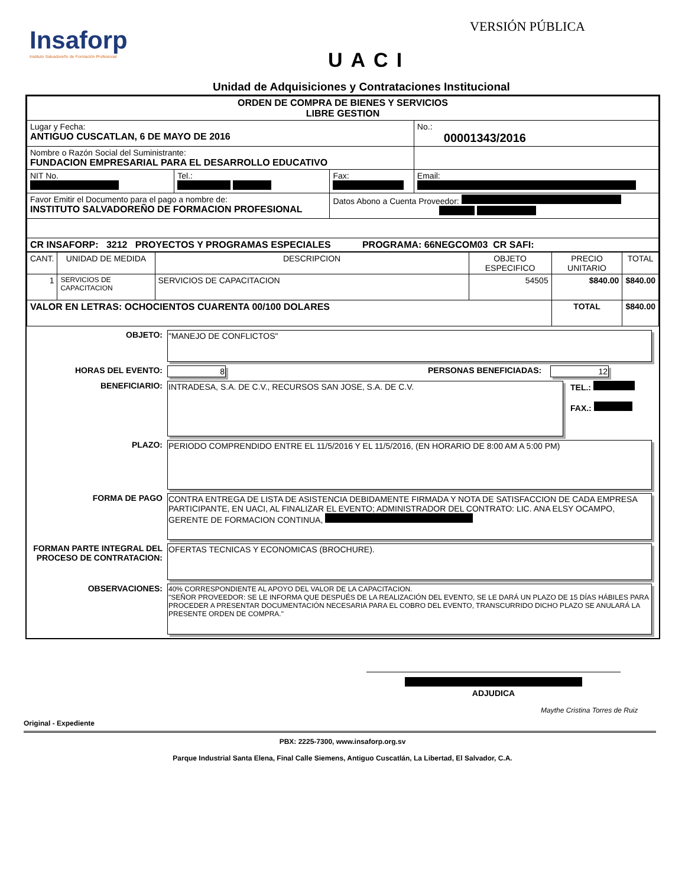Insaforp
Instituto Salvadoreño de Formación Profesional
VERSIÓN PÚBLICA
UACI
Unidad de Adquisiciones y Contrataciones Institucional
| ORDEN DE COMPRA DE BIENES Y SERVICIOS LIBRE GESTION | | | |
| Lugar y Fecha: ANTIGUO CUSCATLAN, 6 DE MAYO DE 2016 | | | No.: 00001343/2016 |
| Nombre o Razón Social del Suministrante: FUNDACION EMPRESARIAL PARA EL DESARROLLO EDUCATIVO | | | |
| NIT No. | Tel.: | Fax: | Email: |
| Favor Emitir el Documento para el pago a nombre de: INSTITUTO SALVADOREÑO DE FORMACION PROFESIONAL | | Datos Abono a Cuenta Proveedor: | |
| CR INSAFORP: 3212 PROYECTOS Y PROGRAMAS ESPECIALES PROGRAMA: 66NEGCOM03 CR SAFI: | | | |
| CANT. | UNIDAD DE MEDIDA | DESCRIPCION | OBJETO ESPECIFICO | PRECIO UNITARIO | TOTAL |
| 1 | SERVICIOS DE CAPACITACION | SERVICIOS DE CAPACITACION | 54505 | $840.00 | $840.00 |
| VALOR EN LETRAS: OCHOCIENTOS CUARENTA 00/100 DOLARES | | | | TOTAL | $840.00 |
OBJETO:
"MANEJO DE CONFLICTOS"
HORAS DEL EVENTO: 8 PERSONAS BENEFICIADAS: 12
BENEFICIARIO:
INTRADESA, S.A. DE C.V., RECURSOS SAN JOSE, S.A. DE C.V.
TEL.:
FAX.:
PLAZO:
PERIODO COMPRENDIDO ENTRE EL 11/5/2016 Y EL 11/5/2016, (EN HORARIO DE 8:00 AM A 5:00 PM)
FORMA DE PAGO
CONTRA ENTREGA DE LISTA DE ASISTENCIA DEBIDAMENTE FIRMADA Y NOTA DE SATISFACCION DE CADA EMPRESA PARTICIPANTE, EN UACI, AL FINALIZAR EL EVENTO; ADMINISTRADOR DEL CONTRATO: LIC. ANA ELSY OCAMPO, GERENTE DE FORMACION CONTINUA,
FORMAN PARTE INTEGRAL DEL PROCESO DE CONTRATACION:
OFERTAS TECNICAS Y ECONOMICAS (BROCHURE).
OBSERVACIONES:
40% CORRESPONDIENTE AL APOYO DEL VALOR DE LA CAPACITACION.
"SEÑOR PROVEEDOR: SE LE INFORMA QUE DESPUÉS DE LA REALIZACIÓN DEL EVENTO, SE LE DARÁ UN PLAZO DE 15 DÍAS HÁBILES PARA PROCEDER A PRESENTAR DOCUMENTACIÓN NECESARIA PARA EL COBRO DEL EVENTO, TRANSCURRIDO DICHO PLAZO SE ANULARÁ LA PRESENTE ORDEN DE COMPRA."
ADJUDICA
Maythe Cristina Torres de Ruiz
Original - Expediente
PBX: 2225-7300, www.insaforp.org.sv
Parque Industrial Santa Elena, Final Calle Siemens, Antiguo Cuscatlán, La Libertad, El Salvador, C.A.